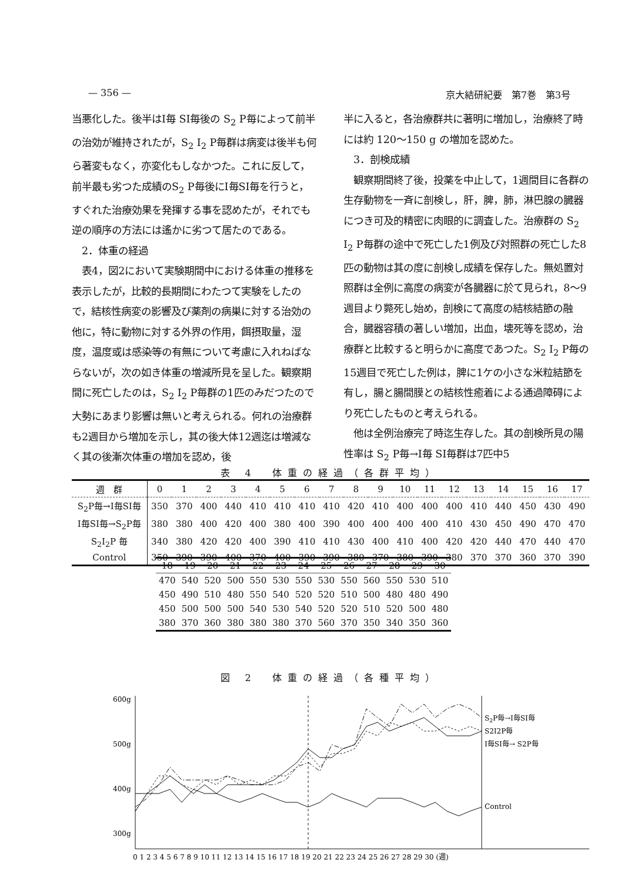— 356 — 京大結研紀要　第7巻　第3号
当悪化した。後半はI毎 SI毎後の S<sub>2</sub> P毎によって前半の治効が維持されたが，S<sub>2</sub> I<sub>2</sub> P毎群は病変は後半も何ら著変もなく，亦変化もしなかつた。これに反して，前半最も劣つた成績のS<sub>2</sub> P毎後にI毎SI毎を行うと，すぐれた治療効果を発揮する事を認めたが，それでも逆の順序の方法には遙かに劣つて居たのである。
　2．体重の経過
　表4，図2において実験期間中における体重の推移を表示したが，比較的長期間にわたつて実験をしたので，結核性病変の影響及び薬剤の病巣に対する治効の他に，特に動物に対する外界の作用，餌摂取量，湿度，温度或は感染等の有無について考慮に入れねばならないが，次の如き体重の増減所見を呈した。観察期間に死亡したのは，S<sub>2</sub> I<sub>2</sub> P毎群の1匹のみだつたので大勢にあまり影響は無いと考えられる。何れの治療群も2週目から増加を示し，其の後大体12週迄は増減なく其の後漸次体重の増加を認め，後
半に入ると，各治療群共に著明に増加し，治療終了時には約 120～150 g の増加を認めた。
　3．剖検成績
　観察期間終了後，投薬を中止して，1週間目に各群の生存動物を一斉に剖検し，肝，脾，肺，淋巴腺の臓器につき可及的精密に肉眼的に調査した。治療群の S<sub>2</sub> I<sub>2</sub> P毎群の途中で死亡した1例及び対照群の死亡した8匹の動物は其の度に剖検し成績を保存した。無処置対照群は全例に高度の病変が各臓器に於て見られ，8～9週目より斃死し始め，剖検にて高度の結核結節の融合，臓器容積の著しい増加，出血，壊死等を認め，治療群と比較すると明らかに高度であつた。S<sub>2</sub> I<sub>2</sub> P毎の15週目で死亡した例は，脾に1ケの小さな米粒結節を有し，腸と腸間膜との結核性癒着による通過障碍により死亡したものと考えられる。
　他は全例治療完了時迄生存した。其の剖検所見の陽性率は S<sub>2</sub> P毎→I毎 SI毎群は7匹中5
表 4　体重の経過（各群平均）
| 週 群 | 0 | 1 | 2 | 3 | 4 | 5 | 6 | 7 | 8 | 9 | 10 | 11 | 12 | 13 | 14 | 15 | 16 | 17 |
| --- | --- | --- | --- | --- | --- | --- | --- | --- | --- | --- | --- | --- | --- | --- | --- | --- | --- | --- |
| S<sub>2</sub>P毎→I毎SI毎 | 350 | 370 | 400 | 440 | 410 | 410 | 410 | 410 | 420 | 410 | 400 | 400 | 400 | 410 | 440 | 450 | 430 | 490 |
| I毎SI毎→S<sub>2</sub>P毎 | 380 | 380 | 400 | 420 | 400 | 380 | 400 | 390 | 400 | 400 | 400 | 400 | 410 | 430 | 450 | 490 | 470 | 470 |
| S<sub>2</sub>I<sub>2</sub>P 毎 | 340 | 380 | 420 | 420 | 400 | 390 | 410 | 410 | 430 | 400 | 410 | 400 | 420 | 420 | 440 | 470 | 440 | 470 |
| Control | 350 | 390 | 390 | 400 | 370 | 400 | 390 | 390 | 380 | 370 | 380 | 390 | 380 | 370 | 370 | 360 | 370 | 390 |
| 18 | 19 | 20 | 21 | 22 | 23 | 24 | 25 | 26 | 27 | 28 | 29 | 30 |
| --- | --- | --- | --- | --- | --- | --- | --- | --- | --- | --- | --- | --- |
| 470 | 540 | 520 | 500 | 550 | 530 | 550 | 530 | 550 | 560 | 550 | 530 | 510 |
| 450 | 490 | 510 | 480 | 550 | 540 | 520 | 520 | 510 | 500 | 480 | 480 | 490 |
| 450 | 500 | 500 | 500 | 540 | 530 | 540 | 520 | 520 | 510 | 520 | 500 | 480 |
| 380 | 370 | 360 | 380 | 380 | 380 | 370 | 560 | 370 | 350 | 340 | 350 | 360 |
図 2　体重の経過（各種平均）
600g
500g
400g
300g
S2P毎→I毎SI毎
S2I2P毎
I毎SI毎→ S2P毎
Control
0 1 2 3 4 5 6 7 8 9 10 11 12 13 14 15 16 17 18 19 20 21 22 23 24 25 26 27 28 29 30 (週)